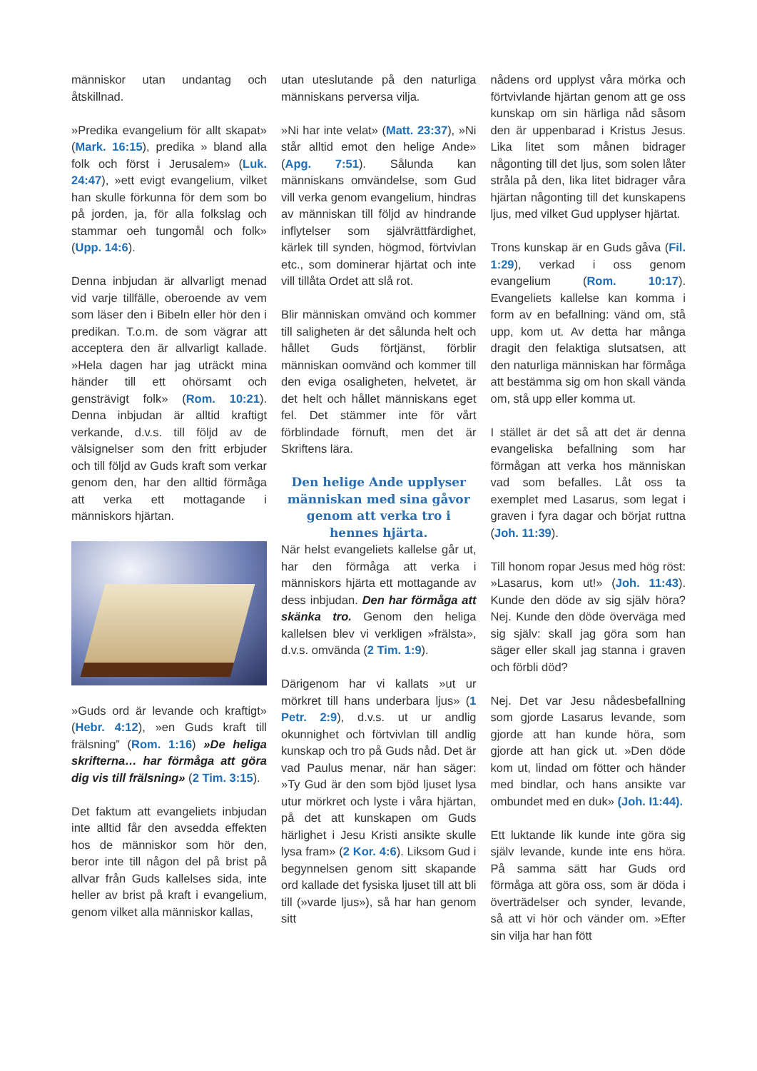människor utan undantag och åtskillnad.
»Predika evangelium för allt skapat» (Mark. 16:15), predika » bland alla folk och först i Jerusalem» (Luk. 24:47), »ett evigt evangelium, vilket han skulle förkunna för dem som bo på jorden, ja, för alla folkslag och stammar oeh tungomål och folk» (Upp. 14:6).
Denna inbjudan är allvarligt menad vid varje tillfälle, oberoende av vem som läser den i Bibeln eller hör den i predikan. T.o.m. de som vägrar att acceptera den är allvarligt kallade. »Hela dagen har jag uträckt mina händer till ett ohörsamt och gensträvigt folk» (Rom. 10:21). Denna inbjudan är alltid kraftigt verkande, d.v.s. till följd av de välsignelser som den fritt erbjuder och till följd av Guds kraft som verkar genom den, har den alltid förmåga att verka ett mottagande i människors hjärtan.
»Guds ord är levande och kraftigt» (Hebr. 4:12), »en Guds kraft till frälsning” (Rom. 1:16) »De heliga skrifterna… har förmåga att göra dig vis till frälsning» (2 Tim. 3:15).
Det faktum att evangeliets inbjudan inte alltid får den avsedda effekten hos de människor som hör den, beror inte till någon del på brist på allvar från Guds kallelses sida, inte heller av brist på kraft i evangelium, genom vilket alla människor kallas,
utan uteslutande på den naturliga människans perversa vilja.
»Ni har inte velat» (Matt. 23:37), »Ni står alltid emot den helige Ande» (Apg. 7:51). Sålunda kan människans omvändelse, som Gud vill verka genom evangelium, hindras av människan till följd av hindrande inflytelser som självrättfärdighet, kärlek till synden, högmod, förtvivlan etc., som dominerar hjärtat och inte vill tillåta Ordet att slå rot.
Blir människan omvänd och kommer till saligheten är det sålunda helt och hållet Guds förtjänst, förblir människan oomvänd och kommer till den eviga osaligheten, helvetet, är det helt och hållet människans eget fel. Det stämmer inte för vårt förblindade förnuft, men det är Skriftens lära.
Den helige Ande upplyser människan med sina gåvor genom att verka tro i hennes hjärta.
När helst evangeliets kallelse går ut, har den förmåga att verka i människors hjärta ett mottagande av dess inbjudan. Den har förmåga att skänka tro. Genom den heliga kallelsen blev vi verkligen »frälsta», d.v.s. omvända (2 Tim. 1:9).
Därigenom har vi kallats »ut ur mörkret till hans underbara ljus» (1 Petr. 2:9), d.v.s. ut ur andlig okunnighet och förtvivlan till andlig kunskap och tro på Guds nåd. Det är vad Paulus menar, när han säger: »Ty Gud är den som bjöd ljuset lysa utur mörkret och lyste i våra hjärtan, på det att kunskapen om Guds härlighet i Jesu Kristi ansikte skulle lysa fram» (2 Kor. 4:6). Liksom Gud i begynnelsen genom sitt skapande ord kallade det fysiska ljuset till att bli till (»varde ljus»), så har han genom sitt
nådens ord upplyst våra mörka och förtvivlande hjärtan genom att ge oss kunskap om sin härliga nåd såsom den är uppenbarad i Kristus Jesus. Lika litet som månen bidrager någonting till det ljus, som solen låter stråla på den, lika litet bidrager våra hjärtan någonting till det kunskapens ljus, med vilket Gud upplyser hjärtat.
Trons kunskap är en Guds gåva (Fil. 1:29), verkad i oss genom evangelium (Rom. 10:17). Evangeliets kallelse kan komma i form av en befallning: vänd om, stå upp, kom ut. Av detta har många dragit den felaktiga slutsatsen, att den naturliga människan har förmåga att bestämma sig om hon skall vända om, stå upp eller komma ut.
I stället är det så att det är denna evangeliska befallning som har förmågan att verka hos människan vad som befalles. Låt oss ta exemplet med Lasarus, som legat i graven i fyra dagar och börjat ruttna (Joh. 11:39).
Till honom ropar Jesus med hög röst: »Lasarus, kom ut!» (Joh. 11:43). Kunde den döde av sig själv höra? Nej. Kunde den döde överväga med sig själv: skall jag göra som han säger eller skall jag stanna i graven och förbli död?
Nej. Det var Jesu nådesbefallning som gjorde Lasarus levande, som gjorde att han kunde höra, som gjorde att han gick ut. »Den döde kom ut, lindad om fötter och händer med bindlar, och hans ansikte var ombundet med en duk» (Joh. I1:44).
Ett luktande lik kunde inte göra sig själv levande, kunde inte ens höra. På samma sätt har Guds ord förmåga att göra oss, som är döda i överträdelser och synder, levande, så att vi hör och vänder om. »Efter sin vilja har han fött